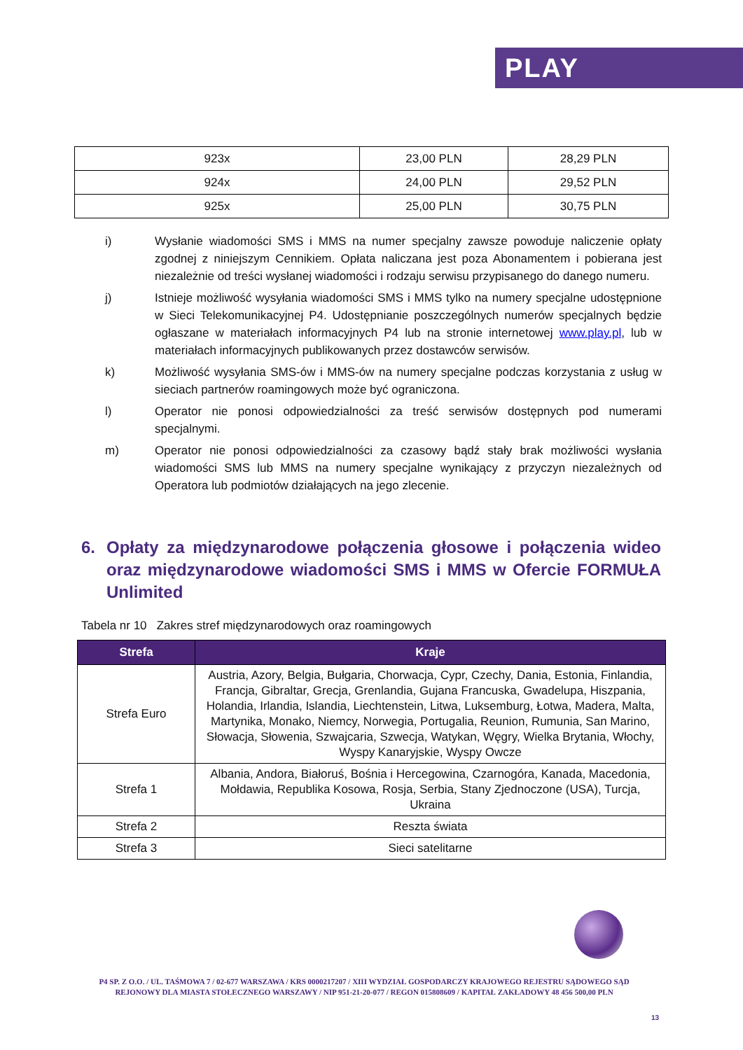PLAY
| 923x | 23,00 PLN | 28,29 PLN |
| 924x | 24,00 PLN | 29,52 PLN |
| 925x | 25,00 PLN | 30,75 PLN |
i) Wysłanie wiadomości SMS i MMS na numer specjalny zawsze powoduje naliczenie opłaty zgodnej z niniejszym Cennikiem. Opłata naliczana jest poza Abonamentem i pobierana jest niezależnie od treści wysłanej wiadomości i rodzaju serwisu przypisanego do danego numeru.
j) Istnieje możliwość wysyłania wiadomości SMS i MMS tylko na numery specjalne udostępnione w Sieci Telekomunikacyjnej P4. Udostępnianie poszczególnych numerów specjalnych będzie ogłaszane w materiałach informacyjnych P4 lub na stronie internetowej www.play.pl, lub w materiałach informacyjnych publikowanych przez dostawców serwisów.
k) Możliwość wysyłania SMS-ów i MMS-ów na numery specjalne podczas korzystania z usług w sieciach partnerów roamingowych może być ograniczona.
l) Operator nie ponosi odpowiedzialności za treść serwisów dostępnych pod numerami specjalnymi.
m) Operator nie ponosi odpowiedzialności za czasowy bądź stały brak możliwości wysłania wiadomości SMS lub MMS na numery specjalne wynikający z przyczyn niezależnych od Operatora lub podmiotów działających na jego zlecenie.
6. Opłaty za międzynarodowe połączenia głosowe i połączenia wideo oraz międzynarodowe wiadomości SMS i MMS w Ofercie FORMUŁA Unlimited
Tabela nr 10 Zakres stref międzynarodowych oraz roamingowych
| Strefa | Kraje |
| --- | --- |
| Strefa Euro | Austria, Azory, Belgia, Bułgaria, Chorwacja, Cypr, Czechy, Dania, Estonia, Finlandia, Francja, Gibraltar, Grecja, Grenlandia, Gujana Francuska, Gwadelupa, Hiszpania, Holandia, Irlandia, Islandia, Liechtenstein, Litwa, Luksemburg, Łotwa, Madera, Malta, Martynika, Monako, Niemcy, Norwegia, Portugalia, Reunion, Rumunia, San Marino, Słowacja, Słowenia, Szwajcaria, Szwecja, Watykan, Węgry, Wielka Brytania, Włochy, Wyspy Kanaryjskie, Wyspy Owcze |
| Strefa 1 | Albania, Andora, Białoruś, Bośnia i Hercegowina, Czarnogóra, Kanada, Macedonia, Mołdawia, Republika Kosowa, Rosja, Serbia, Stany Zjednoczone (USA), Turcja, Ukraina |
| Strefa 2 | Reszta świata |
| Strefa 3 | Sieci satelitarne |
P4 SP. Z O.O. / UL. TAŚMOWA 7 / 02-677 WARSZAWA / KRS 0000217207 / XIII WYDZIAŁ GOSPODARCZY KRAJOWEGO REJESTRU SĄDOWEGO SĄD REJONOWY DLA MIASTA STOŁECZNEGO WARSZAWY / NIP 951-21-20-077 / REGON 015808609 / KAPITAŁ ZAKŁADOWY 48 456 500,00 PLN
13